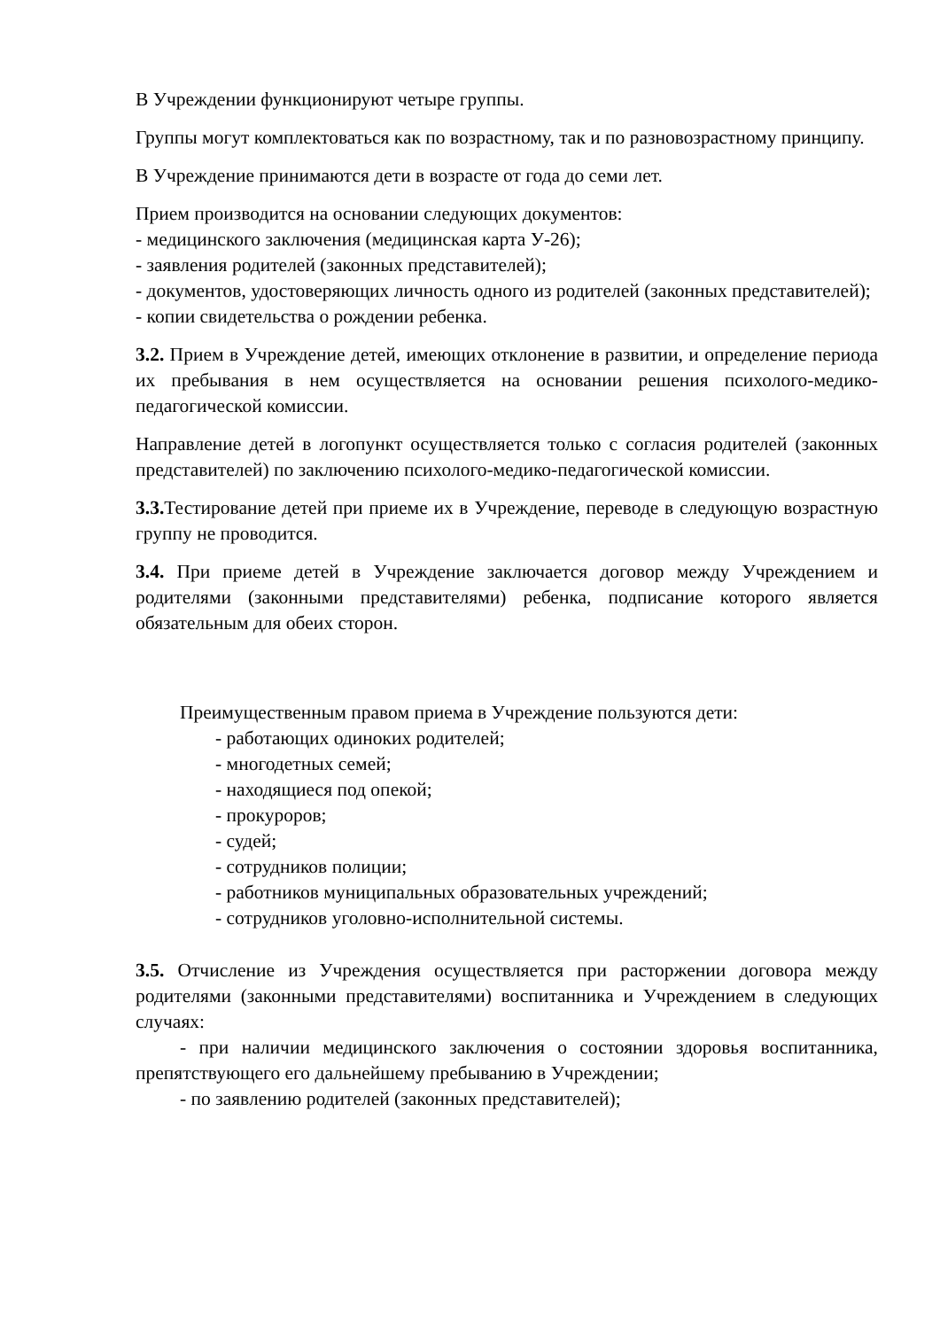В Учреждении функционируют четыре группы.
Группы могут комплектоваться как по возрастному, так и по разновозрастному принципу.
В Учреждение принимаются дети в возрасте от года до семи лет.
Прием производится на основании следующих документов:
- медицинского заключения (медицинская карта У-26);
- заявления родителей (законных представителей);
- документов, удостоверяющих личность одного из родителей (законных представителей);
- копии свидетельства о рождении ребенка.
3.2. Прием в Учреждение детей, имеющих отклонение в развитии, и определение периода их пребывания в нем осуществляется на основании решения психолого-медико-педагогической комиссии.
Направление детей в логопункт осуществляется только с согласия родителей (законных представителей) по заключению психолого-медико-педагогической комиссии.
3.3. Тестирование детей при приеме их в Учреждение, переводе в следующую возрастную группу не проводится.
3.4. При приеме детей в Учреждение заключается договор между Учреждением и родителями (законными представителями) ребенка, подписание которого является обязательным для обеих сторон.
Преимущественным правом приема в Учреждение пользуются дети:
- работающих одиноких родителей;
- многодетных семей;
- находящиеся под опекой;
- прокуроров;
- судей;
- сотрудников полиции;
- работников муниципальных образовательных учреждений;
- сотрудников уголовно-исполнительной системы.
3.5. Отчисление из Учреждения осуществляется при расторжении договора между родителями (законными представителями) воспитанника и Учреждением в следующих случаях:
- при наличии медицинского заключения о состоянии здоровья воспитанника, препятствующего его дальнейшему пребыванию в Учреждении;
- по заявлению родителей (законных представителей);